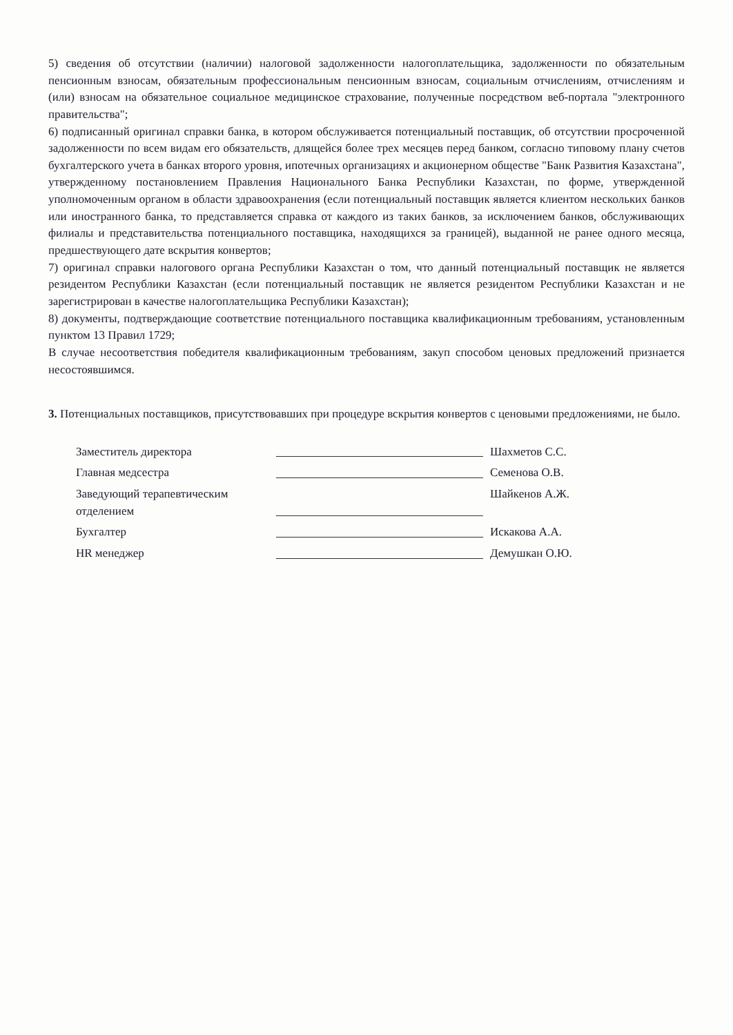5) сведения об отсутствии (наличии) налоговой задолженности налогоплательщика, задолженности по обязательным пенсионным взносам, обязательным профессиональным пенсионным взносам, социальным отчислениям, отчислениям и (или) взносам на обязательное социальное медицинское страхование, полученные посредством веб-портала "электронного правительства";
6) подписанный оригинал справки банка, в котором обслуживается потенциальный поставщик, об отсутствии просроченной задолженности по всем видам его обязательств, длящейся более трех месяцев перед банком, согласно типовому плану счетов бухгалтерского учета в банках второго уровня, ипотечных организациях и акционерном обществе "Банк Развития Казахстана", утвержденному постановлением Правления Национального Банка Республики Казахстан, по форме, утвержденной уполномоченным органом в области здравоохранения (если потенциальный поставщик является клиентом нескольких банков или иностранного банка, то представляется справка от каждого из таких банков, за исключением банков, обслуживающих филиалы и представительства потенциального поставщика, находящихся за границей), выданной не ранее одного месяца, предшествующего дате вскрытия конвертов;
7) оригинал справки налогового органа Республики Казахстан о том, что данный потенциальный поставщик не является резидентом Республики Казахстан (если потенциальный поставщик не является резидентом Республики Казахстан и не зарегистрирован в качестве налогоплательщика Республики Казахстан);
8) документы, подтверждающие соответствие потенциального поставщика квалификационным требованиям, установленным пунктом 13 Правил 1729;
В случае несоответствия победителя квалификационным требованиям, закуп способом ценовых предложений признается несостоявшимся.
3. Потенциальных поставщиков, присутствовавших при процедуре вскрытия конвертов с ценовыми предложениями, не было.
Заместитель директора Шахметов С.С.
Главная медсестра Семенова О.В.
Заведующий терапевтическим отделением Шайкенов А.Ж.
Бухгалтер Искакова А.А.
HR менеджер Демушкан О.Ю.